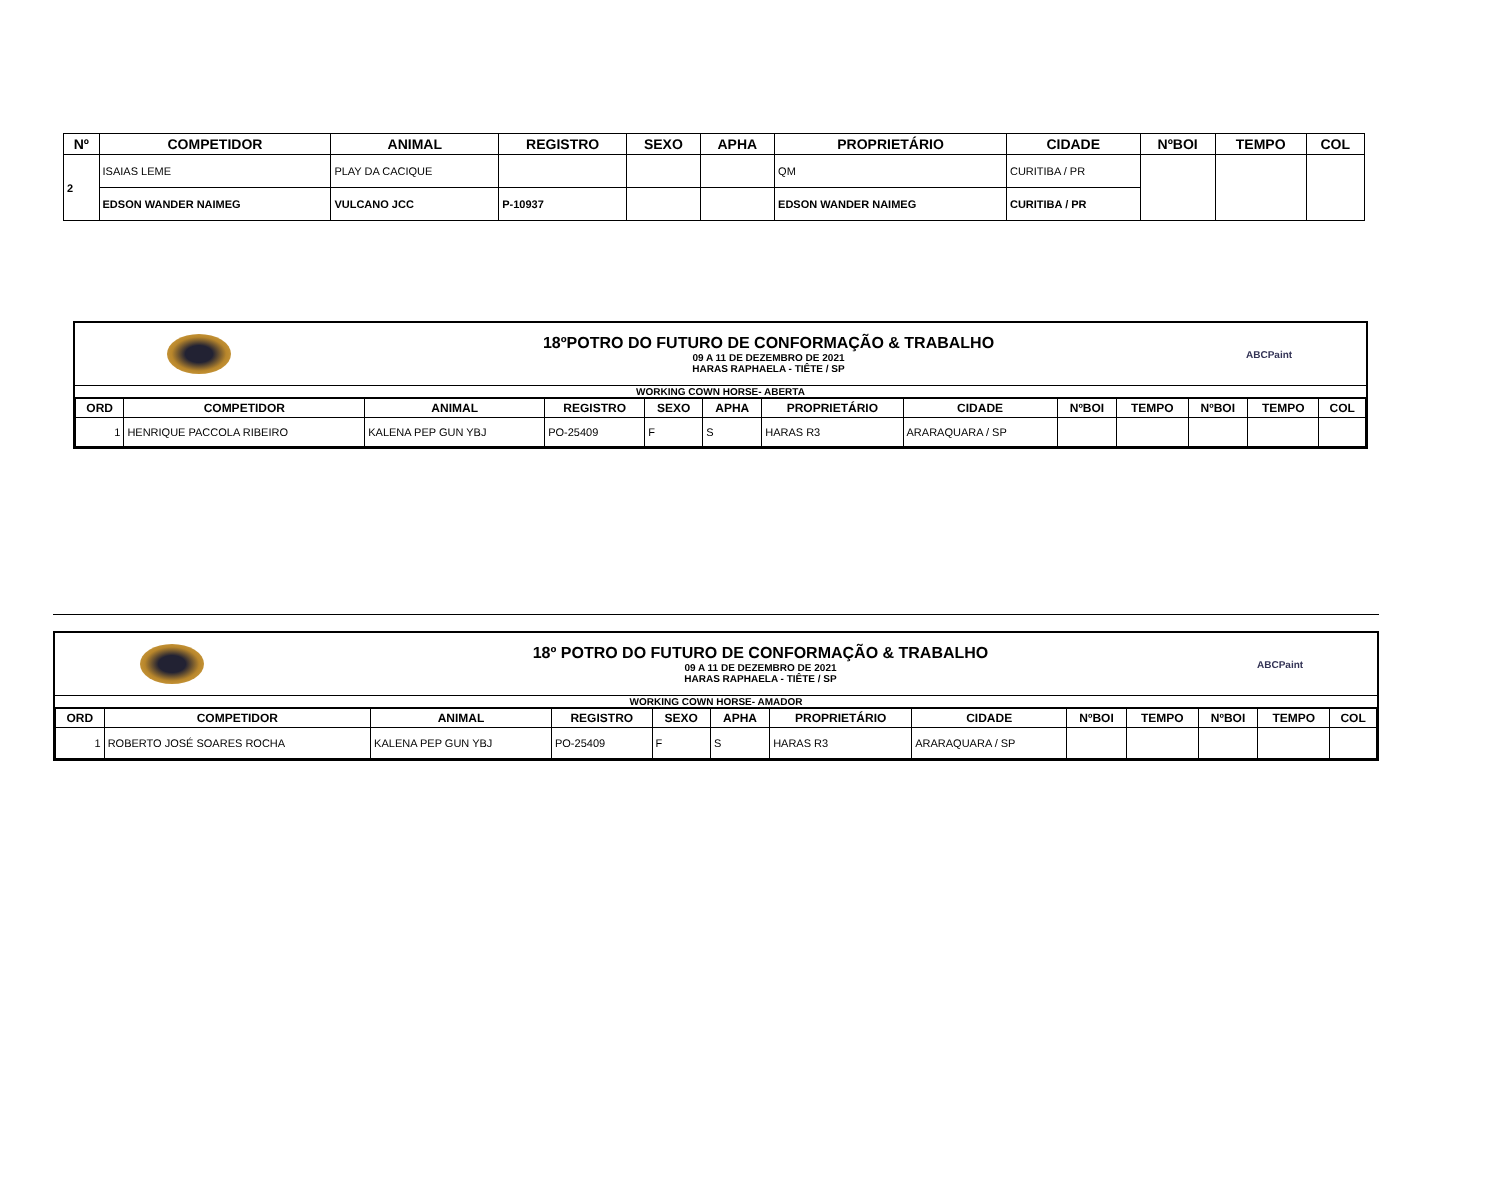| Nº | COMPETIDOR | ANIMAL | REGISTRO | SEXO | APHA | PROPRIETÁRIO | CIDADE | NºBOI | TEMPO | COL |
| --- | --- | --- | --- | --- | --- | --- | --- | --- | --- | --- |
| 2 | ISAIAS LEME | PLAY DA CACIQUE | | | | QM | CURITIBA / PR | | | |
| | EDSON WANDER NAIMEG | VULCANO JCC | P-10937 | | | EDSON WANDER NAIMEG | CURITIBA / PR | | | |
18ºPOTRO DO FUTURO DE CONFORMAÇÃO & TRABALHO
09 A 11 DE DEZEMBRO DE 2021
HARAS RAPHAELA - TIÊTE / SP
ABCPaint
WORKING COWN HORSE- ABERTA
| ORD | COMPETIDOR | ANIMAL | REGISTRO | SEXO | APHA | PROPRIETÁRIO | CIDADE | NºBOI | TEMPO | NºBOI | TEMPO | COL |
| --- | --- | --- | --- | --- | --- | --- | --- | --- | --- | --- | --- | --- |
| 1 | HENRIQUE PACCOLA RIBEIRO | KALENA PEP GUN YBJ | PO-25409 | F | S | HARAS R3 | ARARAQUARA / SP | | | | | |
18º POTRO DO FUTURO DE CONFORMAÇÃO & TRABALHO
09 A 11 DE DEZEMBRO DE 2021
HARAS RAPHAELA - TIÊTE / SP
ABCPaint
WORKING COWN HORSE- AMADOR
| ORD | COMPETIDOR | ANIMAL | REGISTRO | SEXO | APHA | PROPRIETÁRIO | CIDADE | NºBOI | TEMPO | NºBOI | TEMPO | COL |
| --- | --- | --- | --- | --- | --- | --- | --- | --- | --- | --- | --- | --- |
| 1 | ROBERTO JOSÉ SOARES ROCHA | KALENA PEP GUN YBJ | PO-25409 | F | S | HARAS R3 | ARARAQUARA / SP | | | | | |